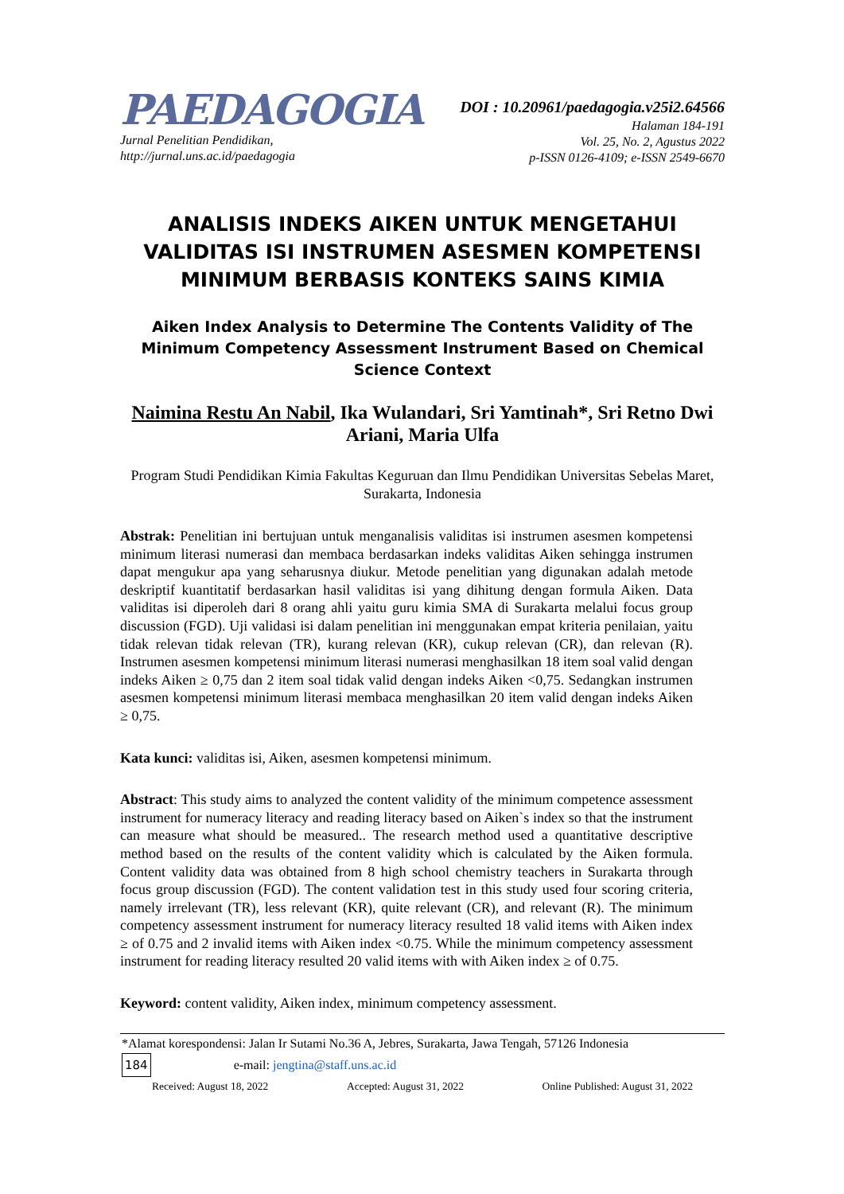PAEDAGOGIA
Jurnal Penelitian Pendidikan,
http://jurnal.uns.ac.id/paedagogia
DOI : 10.20961/paedagogia.v25i2.64566
Halaman 184-191
Vol. 25, No. 2, Agustus 2022
p-ISSN 0126-4109; e-ISSN 2549-6670
ANALISIS INDEKS AIKEN UNTUK MENGETAHUI VALIDITAS ISI INSTRUMEN ASESMEN KOMPETENSI MINIMUM BERBASIS KONTEKS SAINS KIMIA
Aiken Index Analysis to Determine The Contents Validity of The Minimum Competency Assessment Instrument Based on Chemical Science Context
Naimina Restu An Nabil, Ika Wulandari, Sri Yamtinah*, Sri Retno Dwi Ariani, Maria Ulfa
Program Studi Pendidikan Kimia Fakultas Keguruan dan Ilmu Pendidikan Universitas Sebelas Maret, Surakarta, Indonesia
Abstrak: Penelitian ini bertujuan untuk menganalisis validitas isi instrumen asesmen kompetensi minimum literasi numerasi dan membaca berdasarkan indeks validitas Aiken sehingga instrumen dapat mengukur apa yang seharusnya diukur. Metode penelitian yang digunakan adalah metode deskriptif kuantitatif berdasarkan hasil validitas isi yang dihitung dengan formula Aiken. Data validitas isi diperoleh dari 8 orang ahli yaitu guru kimia SMA di Surakarta melalui focus group discussion (FGD). Uji validasi isi dalam penelitian ini menggunakan empat kriteria penilaian, yaitu tidak relevan tidak relevan (TR), kurang relevan (KR), cukup relevan (CR), dan relevan (R). Instrumen asesmen kompetensi minimum literasi numerasi menghasilkan 18 item soal valid dengan indeks Aiken ≥ 0,75 dan 2 item soal tidak valid dengan indeks Aiken <0,75. Sedangkan instrumen asesmen kompetensi minimum literasi membaca menghasilkan 20 item valid dengan indeks Aiken ≥ 0,75.
Kata kunci: validitas isi, Aiken, asesmen kompetensi minimum.
Abstract: This study aims to analyzed the content validity of the minimum competence assessment instrument for numeracy literacy and reading literacy based on Aiken`s index so that the instrument can measure what should be measured.. The research method used a quantitative descriptive method based on the results of the content validity which is calculated by the Aiken formula. Content validity data was obtained from 8 high school chemistry teachers in Surakarta through focus group discussion (FGD). The content validation test in this study used four scoring criteria, namely irrelevant (TR), less relevant (KR), quite relevant (CR), and relevant (R). The minimum competency assessment instrument for numeracy literacy resulted 18 valid items with Aiken index ≥ of 0.75 and 2 invalid items with Aiken index <0.75. While the minimum competency assessment instrument for reading literacy resulted 20 valid items with with Aiken index ≥ of 0.75.
Keyword: content validity, Aiken index, minimum competency assessment.
*Alamat korespondensi: Jalan Ir Sutami No.36 A, Jebres, Surakarta, Jawa Tengah, 57126 Indonesia
184 e-mail: jengtina@staff.uns.ac.id
Received: August 18, 2022 Accepted: August 31, 2022 Online Published: August 31, 2022